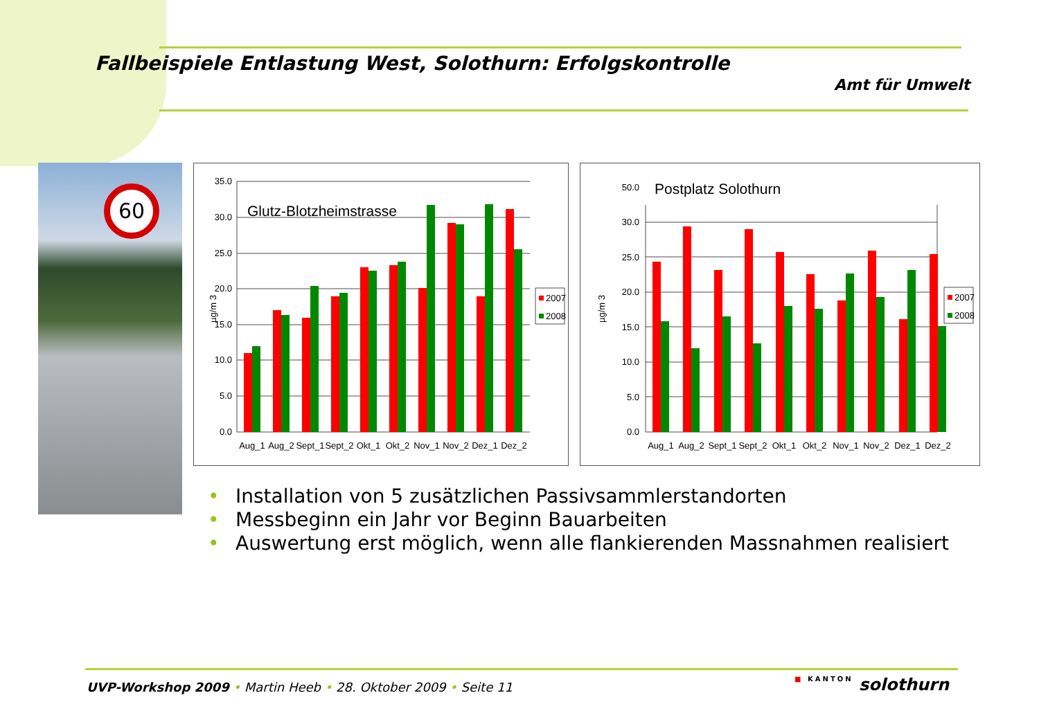Fallbeispiele Entlastung West, Solothurn: Erfolgskontrolle
Amt für Umwelt
60
Glutz-Blotzheimstrasse
0.0
5.0
10.0
15.0
20.0
25.0
30.0
35.0
µg/m 3
Aug_1
Aug_2
Sept_1
Sept_2
Okt_1
Okt_2
Nov_1
Nov_2
Dez_1
Dez_2
2007
2008
Postplatz Solothurn
0.0
5.0
10.0
15.0
20.0
25.0
30.0
50.0
µg/m 3
Aug_1
Aug_2
Sept_1
Sept_2
Okt_1
Okt_2
Nov_1
Nov_2
Dez_1
Dez_2
2007
2008
• Installation von 5 zusätzlichen Passivsammlerstandorten
• Messbeginn ein Jahr vor Beginn Bauarbeiten
• Auswertung erst möglich, wenn alle flankierenden Massnahmen realisiert
UVP-Workshop 2009 • Martin Heeb • 28. Oktober 2009 • Seite 11
■ KANTON solothurn